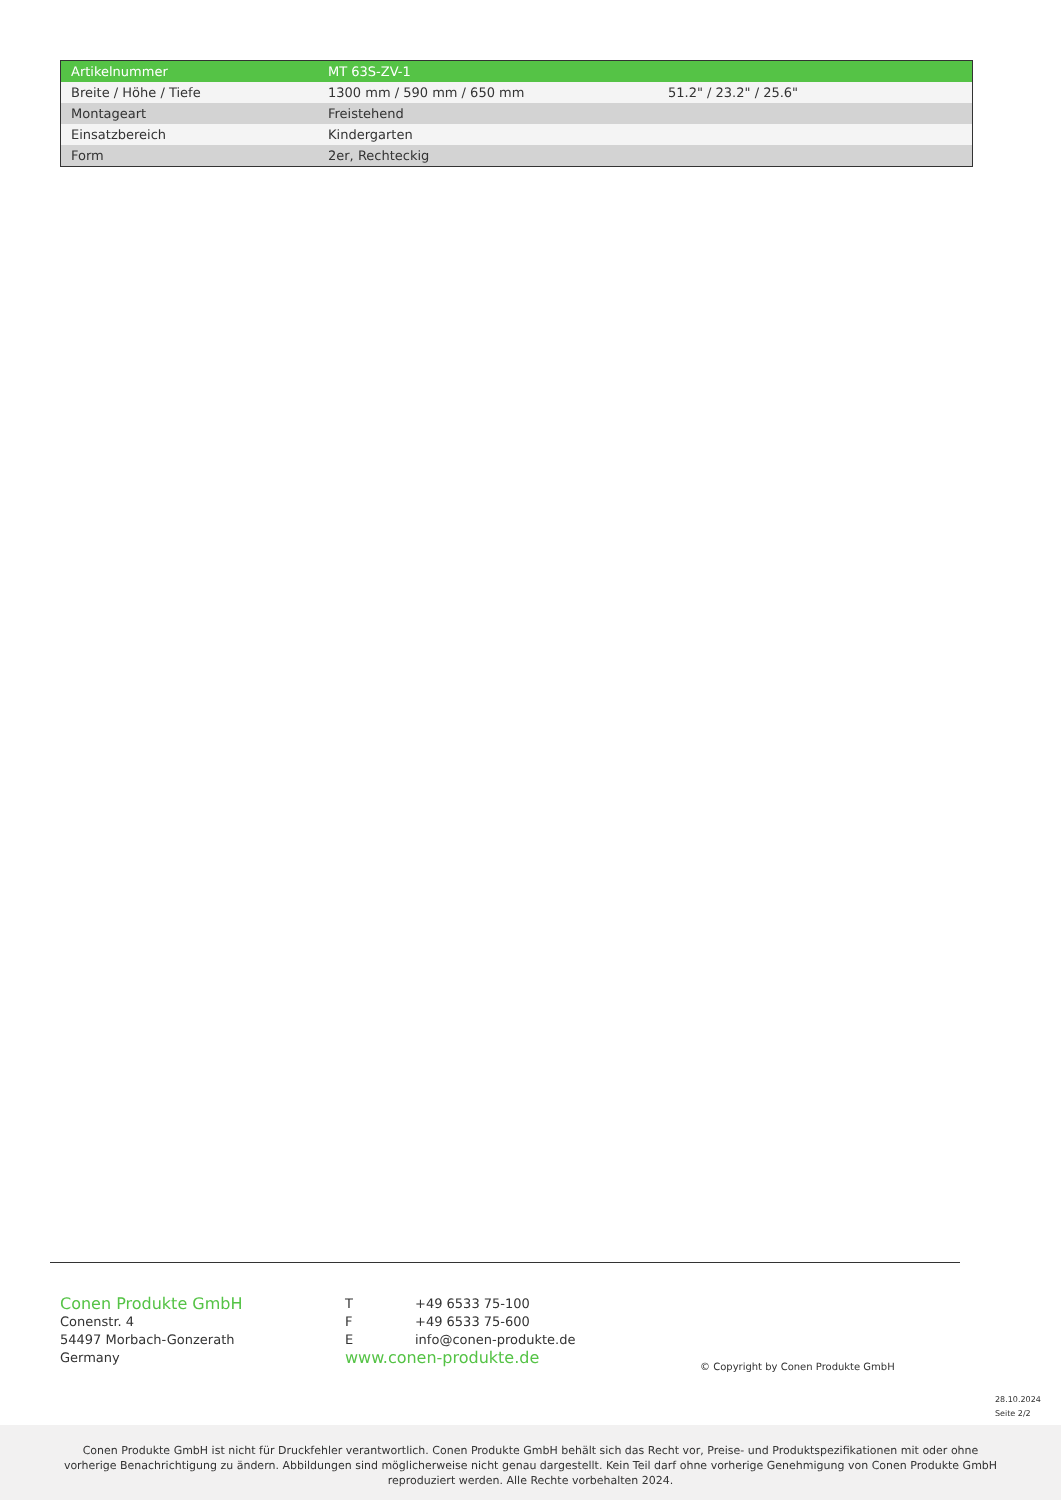| Artikelnummer | MT 63S-ZV-1 | |
| Breite / Höhe / Tiefe | 1300 mm / 590 mm / 650 mm | 51.2" / 23.2" / 25.6" |
| Montageart | Freistehend | |
| Einsatzbereich | Kindergarten | |
| Form | 2er, Rechteckig | |
Conen Produkte GmbH
Conenstr. 4
54497 Morbach-Gonzerath
Germany
T +49 6533 75-100
F +49 6533 75-600
Einfo@conen-produkte.de
www.conen-produkte.de
© Copyright by Conen Produkte GmbH
28.10.2024
Seite 2/2
Conen Produkte GmbH ist nicht für Druckfehler verantwortlich. Conen Produkte GmbH behält sich das Recht vor, Preise- und Produktspezifikationen mit oder ohne
vorherige Benachrichtigung zu ändern. Abbildungen sind möglicherweise nicht genau dargestellt. Kein Teil darf ohne vorherige Genehmigung von Conen Produkte GmbH
reproduziert werden. Alle Rechte vorbehalten 2024.